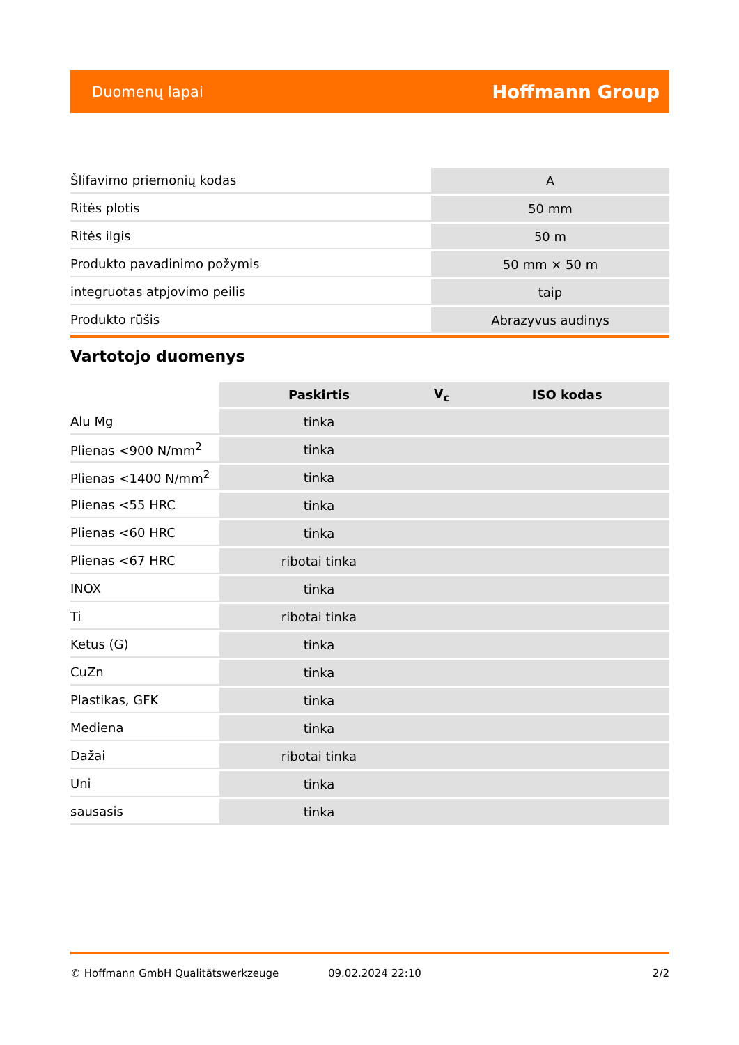Duomenų lapai Hoffmann Group
| Šlifavimo priemonių kodas | A |
| Ritės plotis | 50 mm |
| Ritės ilgis | 50 m |
| Produkto pavadinimo požymis | 50 mm × 50 m |
| integruotas atpjovimo peilis | taip |
| Produkto rūšis | Abrazyvus audinys |
Vartotojo duomenys
| | Paskirtis | V<sub>c</sub> | ISO kodas |
| --- | --- | --- | --- |
| Alu Mg | tinka | | |
| Plienas <900 N/mm<sup>2</sup> | tinka | | |
| Plienas <1400 N/mm<sup>2</sup> | tinka | | |
| Plienas <55 HRC | tinka | | |
| Plienas <60 HRC | tinka | | |
| Plienas <67 HRC | ribotai tinka | | |
| INOX | tinka | | |
| Ti | ribotai tinka | | |
| Ketus (G) | tinka | | |
| CuZn | tinka | | |
| Plastikas, GFK | tinka | | |
| Mediena | tinka | | |
| Dažai | ribotai tinka | | |
| Uni | tinka | | |
| sausasis | tinka | | |
© Hoffmann GmbH Qualitätswerkzeuge 09.02.2024 22:10 2/2